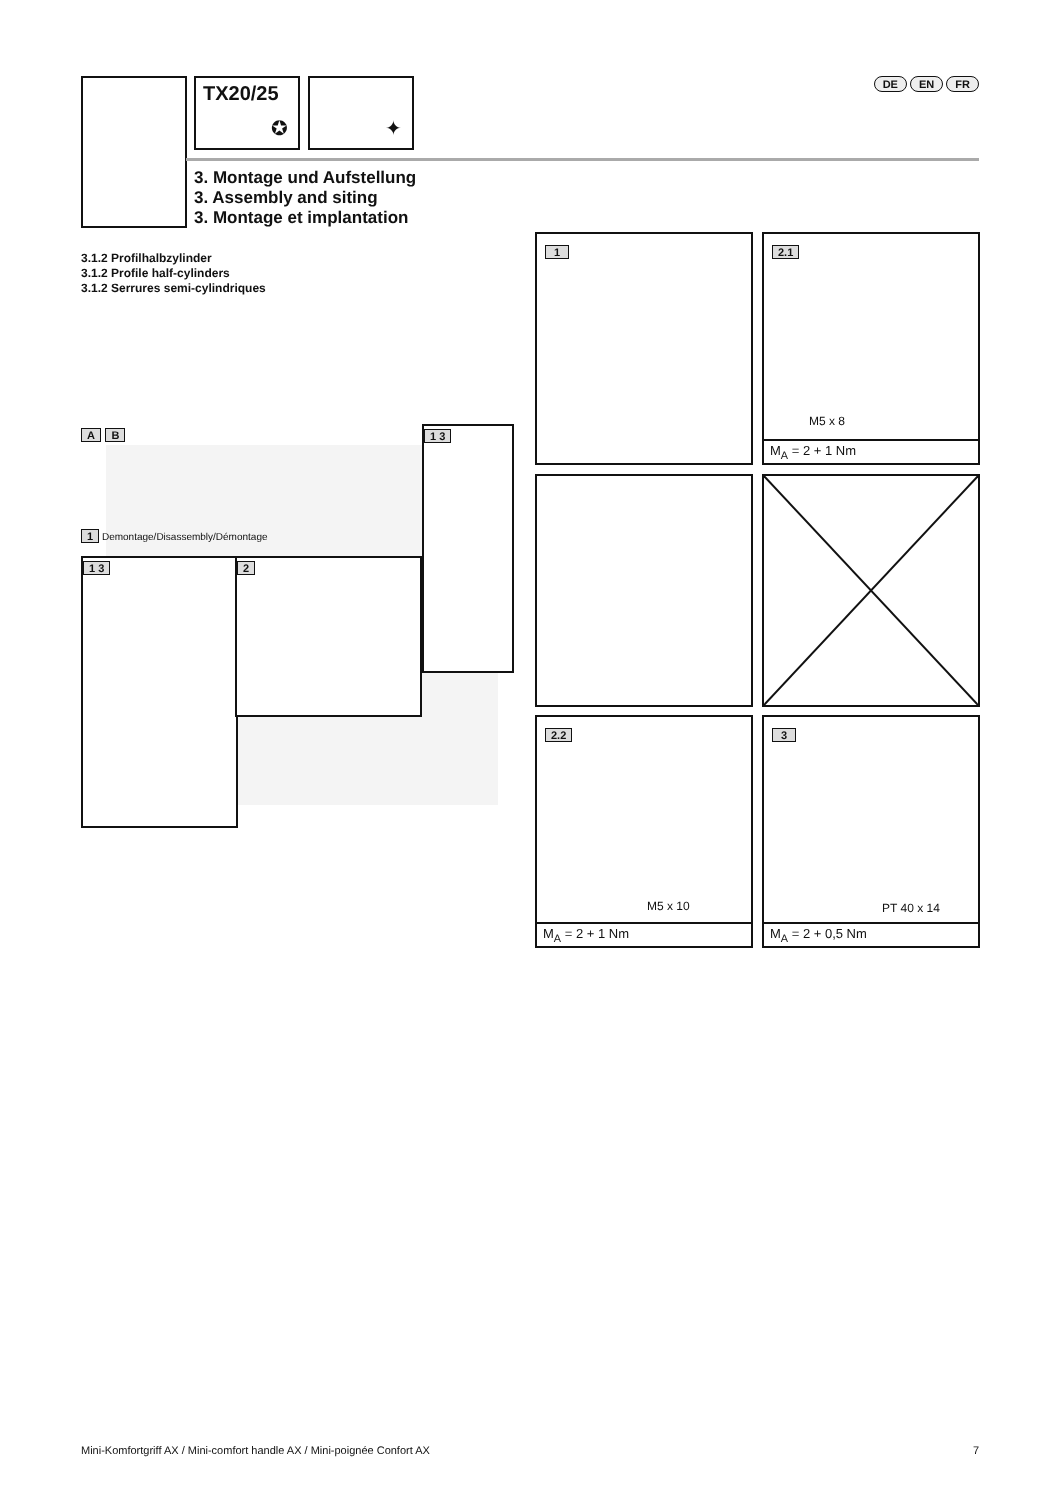TX20/25
✪
✦ DE EN FR
3. Montage und Aufstellung
3. Assembly and siting
3. Montage et implantation
3.1.2 Profilhalbzylinder
3.1.2 Profile half-cylinders
3.1.2 Serrures semi-cylindriques
A B
1 Demontage/Disassembly/Démontage
1 3 2
1 3
1
2.1
M5 x 8
M<sub>A</sub> = 2 + 1 Nm
2.2
M5 x 10
M<sub>A</sub> = 2 + 1 Nm
3
PT 40 x 14
M<sub>A</sub> = 2 + 0,5 Nm
Mini-Komfortgriff AX / Mini-comfort handle AX / Mini-poignée Confort AX
7